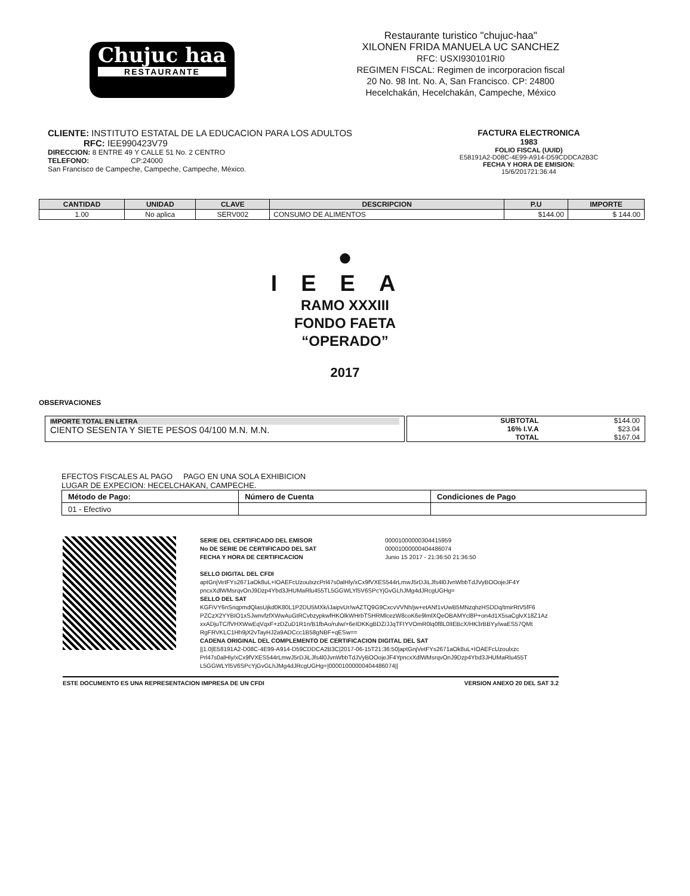Chujuc haa
RESTAURANTE
Restaurante turistico "chujuc-haa"
XILONEN FRIDA MANUELA UC SANCHEZ
RFC: USXI930101RI0
REGIMEN FISCAL: Regimen de incorporacion fiscal
20 No. 98 Int. No. A, San Francisco. CP: 24800
Hecelchakán, Hecelchakán, Campeche, México
CLIENTE: INSTITUTO ESTATAL DE LA EDUCACION PARA LOS ADULTOS
RFC: IEE990423V79
DIRECCION: 8 ENTRE 49 Y CALLE 51 No. 2 CENTRO
TELEFONO: CP:24000
San Francisco de Campeche, Campeche, Campeche, México.
FACTURA ELECTRONICA
1983
FOLIO FISCAL (UUID)
E58191A2-D08C-4E99-A914-D59CDDCA2B3C
FECHA Y HORA DE EMISION:
15/6/201721:36:44
| CANTIDAD | UNIDAD | CLAVE | DESCRIPCION | P.U | IMPORTE |
| --- | --- | --- | --- | --- | --- |
| 1.00 | No aplica | SERV002 | CONSUMO DE ALIMENTOS | $144.00 | $ 144.00 |
●
IEEA
RAMO XXXIII
FONDO FAETA
“OPERADO”
2017
OBSERVACIONES
IMPORTE TOTAL EN LETRA
CIENTO SESENTA Y SIETE PESOS 04/100 M.N. M.N.
| SUBTOTAL | $144.00 |
| 16% I.V.A | $23.04 |
| TOTAL | $167.04 |
EFECTOS FISCALES AL PAGO PAGO EN UNA SOLA EXHIBICION
LUGAR DE EXPECION: HECELCHAKAN, CAMPECHE.
| Método de Pago: | Número de Cuenta | Condiciones de Pago |
| 01 - Efectivo | | |
SERIE DEL CERTIFICADO DEL EMISOR 00001000000304415959 No DE SERIE DE CERTIFICADO DEL SAT 00001000000404486074 FECHA Y HORA DE CERTIFICACION Junio 15 2017 - 21:36:50 21:36:50
SELLO DIGITAL DEL CFDI
aptGnjVetFYs2671aOk8uL+IOAEFcUzoulxzcPrl47s0alHly/xCx9fVXES544rLmwJ5rDJiLJfs4l0JvnWbbTdJVyBOOojeJF4Y pncxXdlWMsrqvOnJ9Dzp4Ybd3JHUMaRlu455TL5GGWLYl5V6SPcYjGvGLhJMg4dJRcgUGHg=
SELLO DEL SAT
KGFiVY6nSnqpmdQlasUjkd0K80L1P2DU5MXk/iJaipvUr/wAZTQ9G9CxcvVVNh/jw+etANf1vUwB5MNzqhzHSDDq/tmirRtV5fF6 PZCzX2YYBIO1xSJwnvfzfXWwAuGtRCvbzypkwfHKOlkWHrbTSHRMlcezW8coK6e9lmlXQeOBAMYcl8P+on4d1X5saCglvX18Z1Az xxADjuTC/fVHXWwEqVqxF+zDZuD1R1n/B1fbAo/rulw/+6eIDKKgBDZ/JJqTFIYVOmR0lq0f8L0lIEBcX/HK3rBBYy/waES57QMt RgFRVKLC1Hh9jX2vTayHJ2a9ADCcc1B58gNBF+qESw==
CADENA ORIGINAL DEL COMPLEMENTO DE CERTIFICACION DIGITAL DEL SAT
||1.0|E58191A2-D08C-4E99-A914-D59CDDCA2B3C|2017-06-15T21:36:50|aptGnjVetFYs2671aOk8uL+IOAEFcUzoulxzc Prl47s0alHly/xCx9fVXES544rLmwJ5rDJiLJfs4l0JvnWbbTdJVyBOOojeJF4YpncxXdlWMsrqvOnJ9Dzp4Ybd3JHUMaRlu455T L5GGWLYl5V6SPcYjGvGLhJMg4dJRcgUGHg=|00001000000404486074||
ESTE DOCUMENTO ES UNA REPRESENTACION IMPRESA DE UN CFDI VERSION ANEXO 20 DEL SAT 3.2